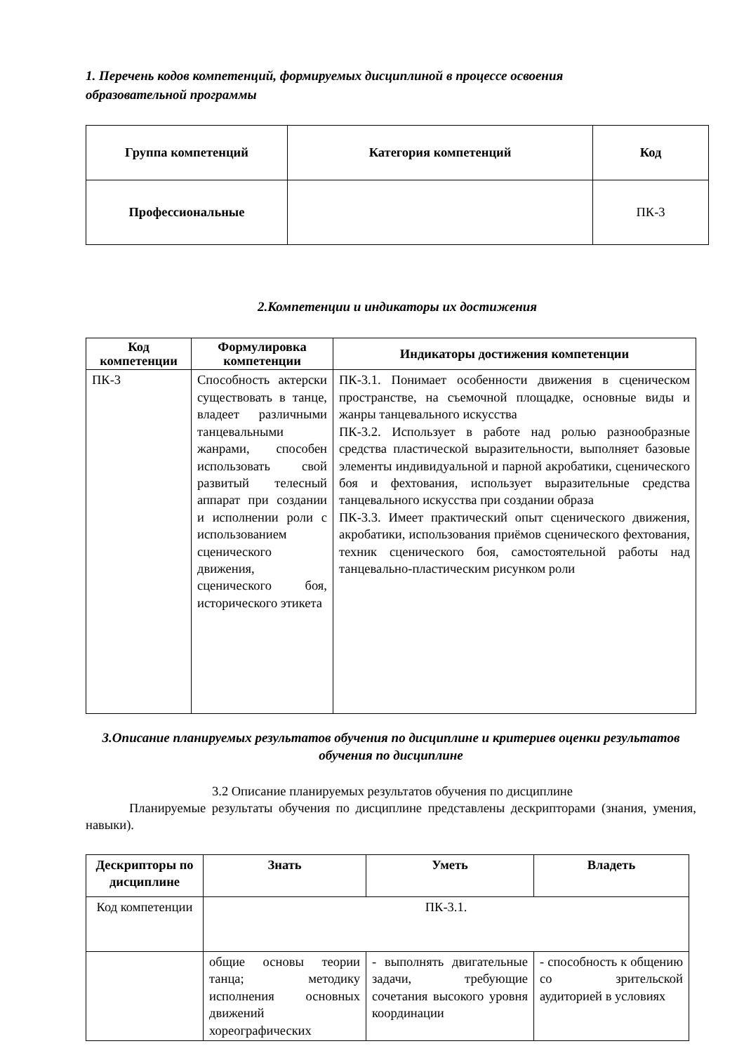1. Перечень кодов компетенций, формируемых дисциплиной в процессе освоения образовательной программы
| Группа компетенций | Категория компетенций | Код |
| --- | --- | --- |
| Профессиональные | | ПК-3 |
2.Компетенции и индикаторы их достижения
| Код компетенции | Формулировка компетенции | Индикаторы достижения компетенции |
| --- | --- | --- |
| ПК-3 | Способность актерски существовать в танце, владеет различными танцевальными жанрами, способен использовать свой развитый телесный аппарат при создании и исполнении роли с использованием сценического движения, сценического боя, исторического этикета | ПК-3.1. Понимает особенности движения в сценическом пространстве, на съемочной площадке, основные виды и жанры танцевального искусства ПК-3.2. Использует в работе над ролью разнообразные средства пластической выразительности, выполняет базовые элементы индивидуальной и парной акробатики, сценического боя и фехтования, использует выразительные средства танцевального искусства при создании образа ПК-3.3. Имеет практический опыт сценического движения, акробатики, использования приёмов сценического фехтования, техник сценического боя, самостоятельной работы над танцевально-пластическим рисунком роли |
3.Описание планируемых результатов обучения по дисциплине и критериев оценки результатов обучения по дисциплине
3.2 Описание планируемых результатов обучения по дисциплине
Планируемые результаты обучения по дисциплине представлены дескрипторами (знания, умения, навыки).
| Дескрипторы по дисциплине | Знать | Уметь | Владеть |
| --- | --- | --- | --- |
| Код компетенции | ПК-3.1. | | |
| | общие основы теории танца; методику исполнения основных движений хореографических | - выполнять двигательные задачи, требующие сочетания высокого уровня координации | - способность к общению со зрительской аудиторией в условиях |